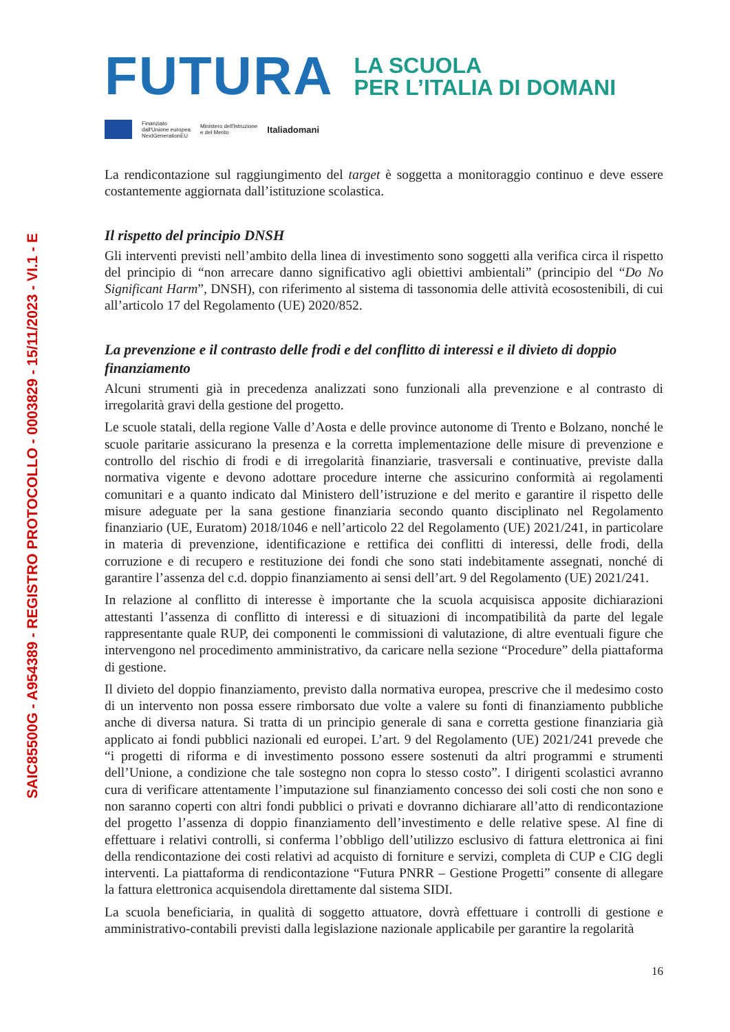SAIC85500G - A954389 - REGISTRO PROTOCOLLO - 0003829 - 15/11/2023 - VI.1 - E
FUTURA
LA SCUOLA
PER L’ITALIA DI DOMANI
Finanziato
dall'Unione europea
NextGenerationEU
Ministero dell'Istruzione
e del Merito
Italiadomani
La rendicontazione sul raggiungimento del target è soggetta a monitoraggio continuo e deve essere costantemente aggiornata dall’istituzione scolastica.
Il rispetto del principio DNSH
Gli interventi previsti nell’ambito della linea di investimento sono soggetti alla verifica circa il rispetto del principio di “non arrecare danno significativo agli obiettivi ambientali” (principio del “Do No Significant Harm”, DNSH), con riferimento al sistema di tassonomia delle attività ecosostenibili, di cui all’articolo 17 del Regolamento (UE) 2020/852.
La prevenzione e il contrasto delle frodi e del conflitto di interessi e il divieto di doppio finanziamento
Alcuni strumenti già in precedenza analizzati sono funzionali alla prevenzione e al contrasto di irregolarità gravi della gestione del progetto.
Le scuole statali, della regione Valle d’Aosta e delle province autonome di Trento e Bolzano, nonché le scuole paritarie assicurano la presenza e la corretta implementazione delle misure di prevenzione e controllo del rischio di frodi e di irregolarità finanziarie, trasversali e continuative, previste dalla normativa vigente e devono adottare procedure interne che assicurino conformità ai regolamenti comunitari e a quanto indicato dal Ministero dell’istruzione e del merito e garantire il rispetto delle misure adeguate per la sana gestione finanziaria secondo quanto disciplinato nel Regolamento finanziario (UE, Euratom) 2018/1046 e nell’articolo 22 del Regolamento (UE) 2021/241, in particolare in materia di prevenzione, identificazione e rettifica dei conflitti di interessi, delle frodi, della corruzione e di recupero e restituzione dei fondi che sono stati indebitamente assegnati, nonché di garantire l’assenza del c.d. doppio finanziamento ai sensi dell’art. 9 del Regolamento (UE) 2021/241.
In relazione al conflitto di interesse è importante che la scuola acquisisca apposite dichiarazioni attestanti l’assenza di conflitto di interessi e di situazioni di incompatibilità da parte del legale rappresentante quale RUP, dei componenti le commissioni di valutazione, di altre eventuali figure che intervengono nel procedimento amministrativo, da caricare nella sezione “Procedure” della piattaforma di gestione.
Il divieto del doppio finanziamento, previsto dalla normativa europea, prescrive che il medesimo costo di un intervento non possa essere rimborsato due volte a valere su fonti di finanziamento pubbliche anche di diversa natura. Si tratta di un principio generale di sana e corretta gestione finanziaria già applicato ai fondi pubblici nazionali ed europei. L’art. 9 del Regolamento (UE) 2021/241 prevede che “i progetti di riforma e di investimento possono essere sostenuti da altri programmi e strumenti dell’Unione, a condizione che tale sostegno non copra lo stesso costo”. I dirigenti scolastici avranno cura di verificare attentamente l’imputazione sul finanziamento concesso dei soli costi che non sono e non saranno coperti con altri fondi pubblici o privati e dovranno dichiarare all’atto di rendicontazione del progetto l’assenza di doppio finanziamento dell’investimento e delle relative spese. Al fine di effettuare i relativi controlli, si conferma l’obbligo dell’utilizzo esclusivo di fattura elettronica ai fini della rendicontazione dei costi relativi ad acquisto di forniture e servizi, completa di CUP e CIG degli interventi. La piattaforma di rendicontazione “Futura PNRR – Gestione Progetti” consente di allegare la fattura elettronica acquisendola direttamente dal sistema SIDI.
La scuola beneficiaria, in qualità di soggetto attuatore, dovrà effettuare i controlli di gestione e amministrativo-contabili previsti dalla legislazione nazionale applicabile per garantire la regolarità
16